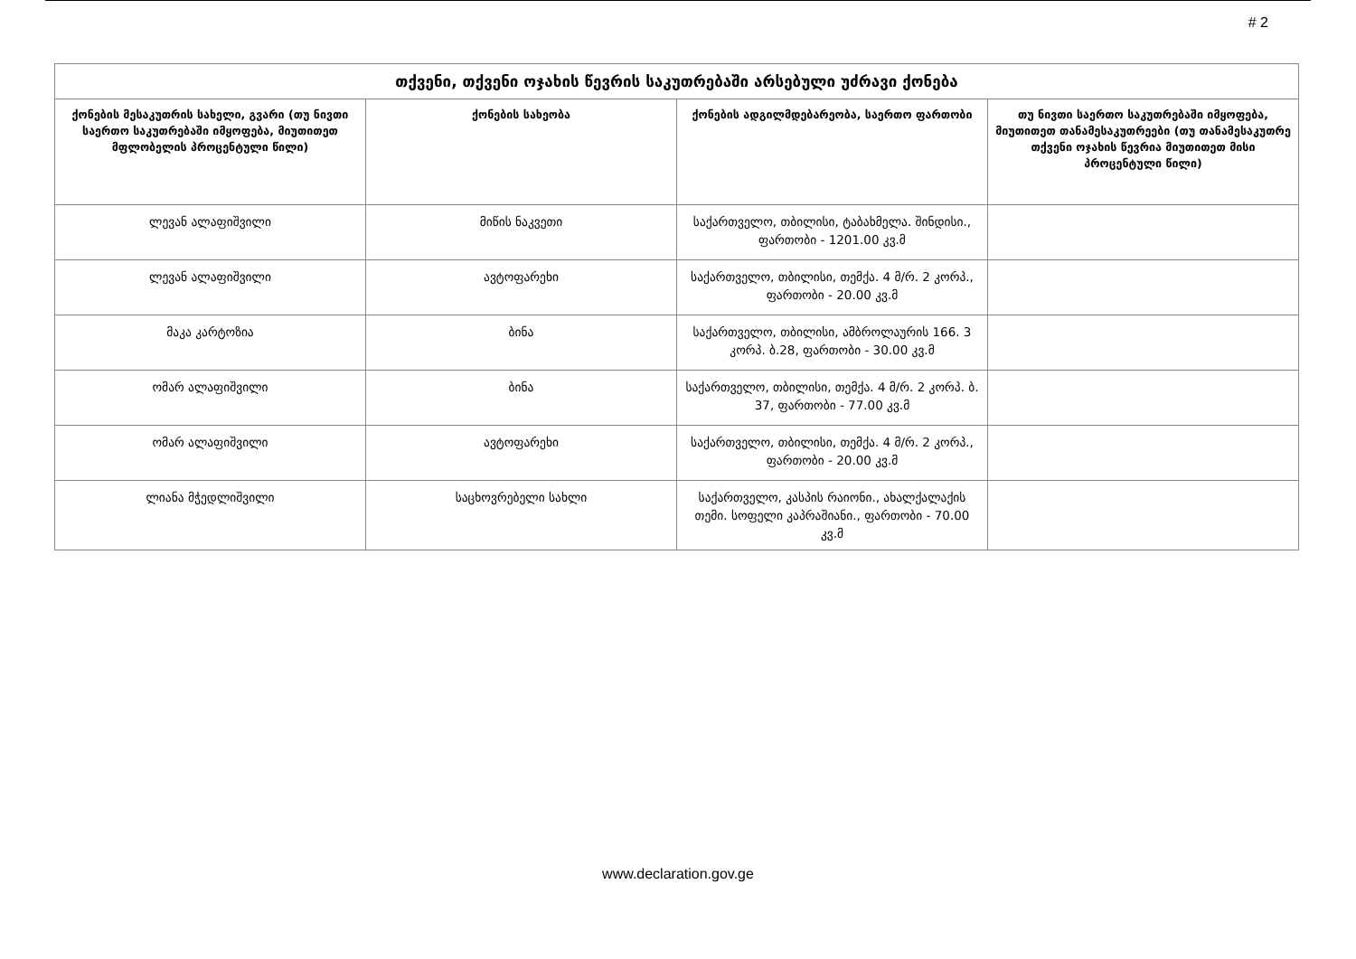# 2
| თქვენი, თქვენი ოჯახის წევრის საკუთრებაში არსებული უძრავი ქონება | | | |
| --- | --- | --- | --- |
| ქონების მესაკუთრის სახელი, გვარი (თუ ნივთი საერთო საკუთრებაში იმყოფება, მიუთითეთ მფლობელის პროცენტული წილი) | ქონების სახეობა | ქონების ადგილმდებარეობა, საერთო ფართობი | თუ ნივთი საერთო საკუთრებაში იმყოფება, მიუთითეთ თანამესაკუთრეები (თუ თანამესაკუთრე თქვენი ოჯახის წევრია მიუთითეთ მისი პროცენტული წილი) |
| ლევან ალაფიშვილი | მიწის ნაკვეთი | საქართველო, თბილისი, ტაბახმელა. შინდისი., ფართობი - 1201.00 კვ.მ | |
| ლევან ალაფიშვილი | ავტოფარეხი | საქართველო, თბილისი, თემქა. 4 მ/რ. 2 კორპ., ფართობი - 20.00 კვ.მ | |
| მაკა კარტოზია | ბინა | საქართველო, თბილისი, ამბროლაურის 166. 3 კორპ. ბ.28, ფართობი - 30.00 კვ.მ | |
| ომარ ალაფიშვილი | ბინა | საქართველო, თბილისი, თემქა. 4 მ/რ. 2 კორპ. ბ. 37, ფართობი - 77.00 კვ.მ | |
| ომარ ალაფიშვილი | ავტოფარეხი | საქართველო, თბილისი, თემქა. 4 მ/რ. 2 კორპ., ფართობი - 20.00 კვ.მ | |
| ლიანა მჭედლიშვილი | საცხოვრებელი სახლი | საქართველო, კასპის რაიონი., ახალქალაქის თემი. სოფელი კაპრაშიანი., ფართობი - 70.00 კვ.მ | |
www.declaration.gov.ge